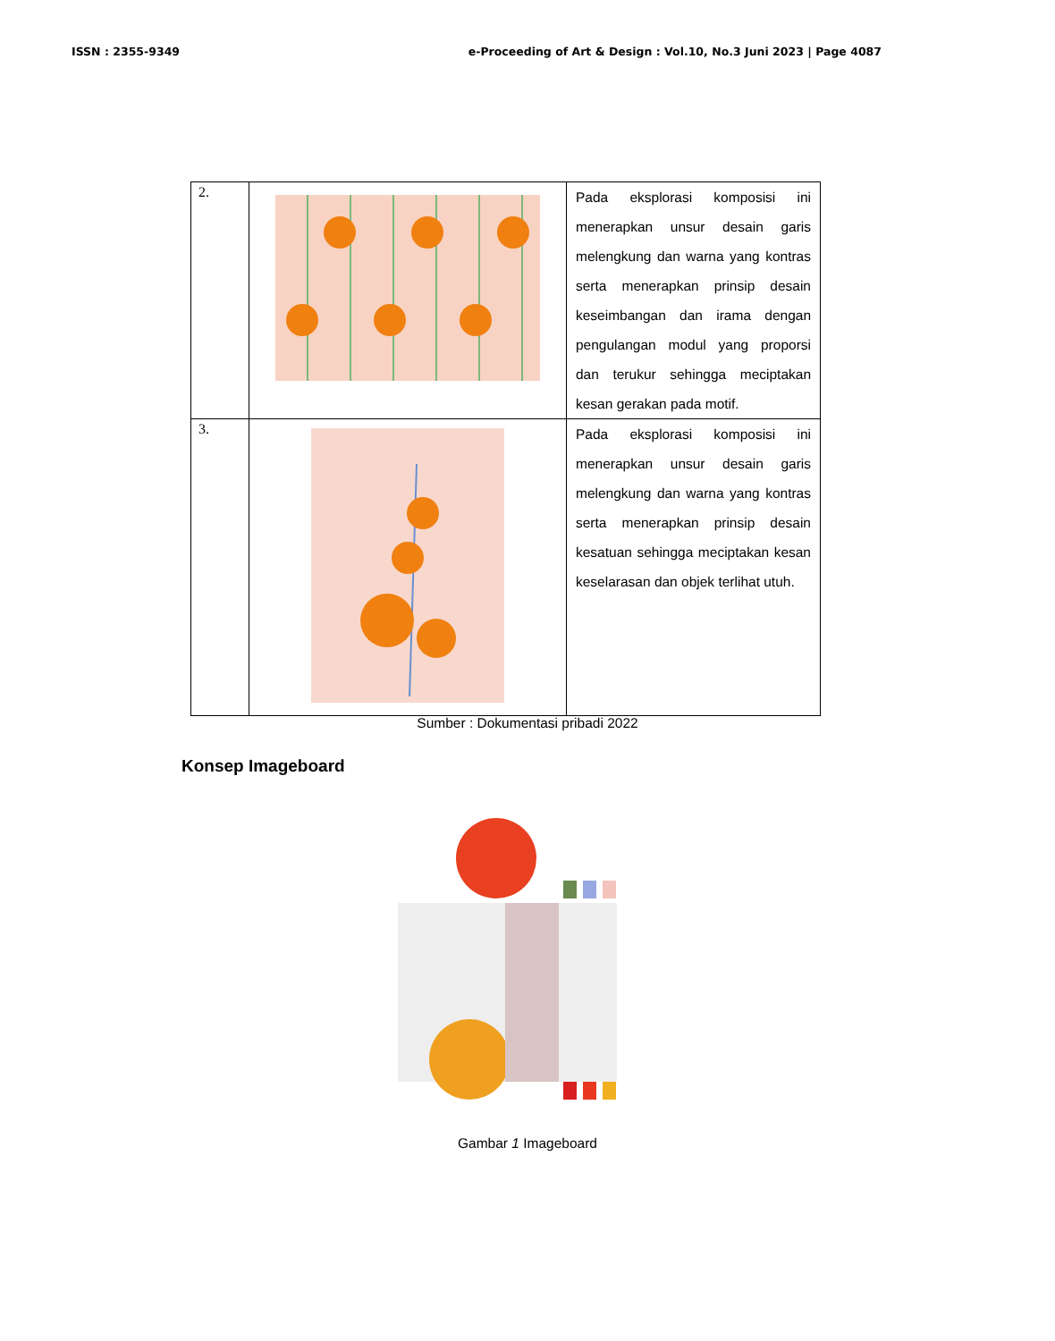ISSN : 2355-9349 e-Proceeding of Art & Design : Vol.10, No.3 Juni 2023 | Page 4087
| 2. | | Pada eksplorasi komposisi ini menerapkan unsur desain garis melengkung dan warna yang kontras serta menerapkan prinsip desain keseimbangan dan irama dengan pengulangan modul yang proporsi dan terukur sehingga meciptakan kesan gerakan pada motif. |
| 3. | | Pada eksplorasi komposisi ini menerapkan unsur desain garis melengkung dan warna yang kontras serta menerapkan prinsip desain kesatuan sehingga meciptakan kesan keselarasan dan objek terlihat utuh. |
Sumber : Dokumentasi pribadi 2022
Konsep Imageboard
Gambar 1 Imageboard